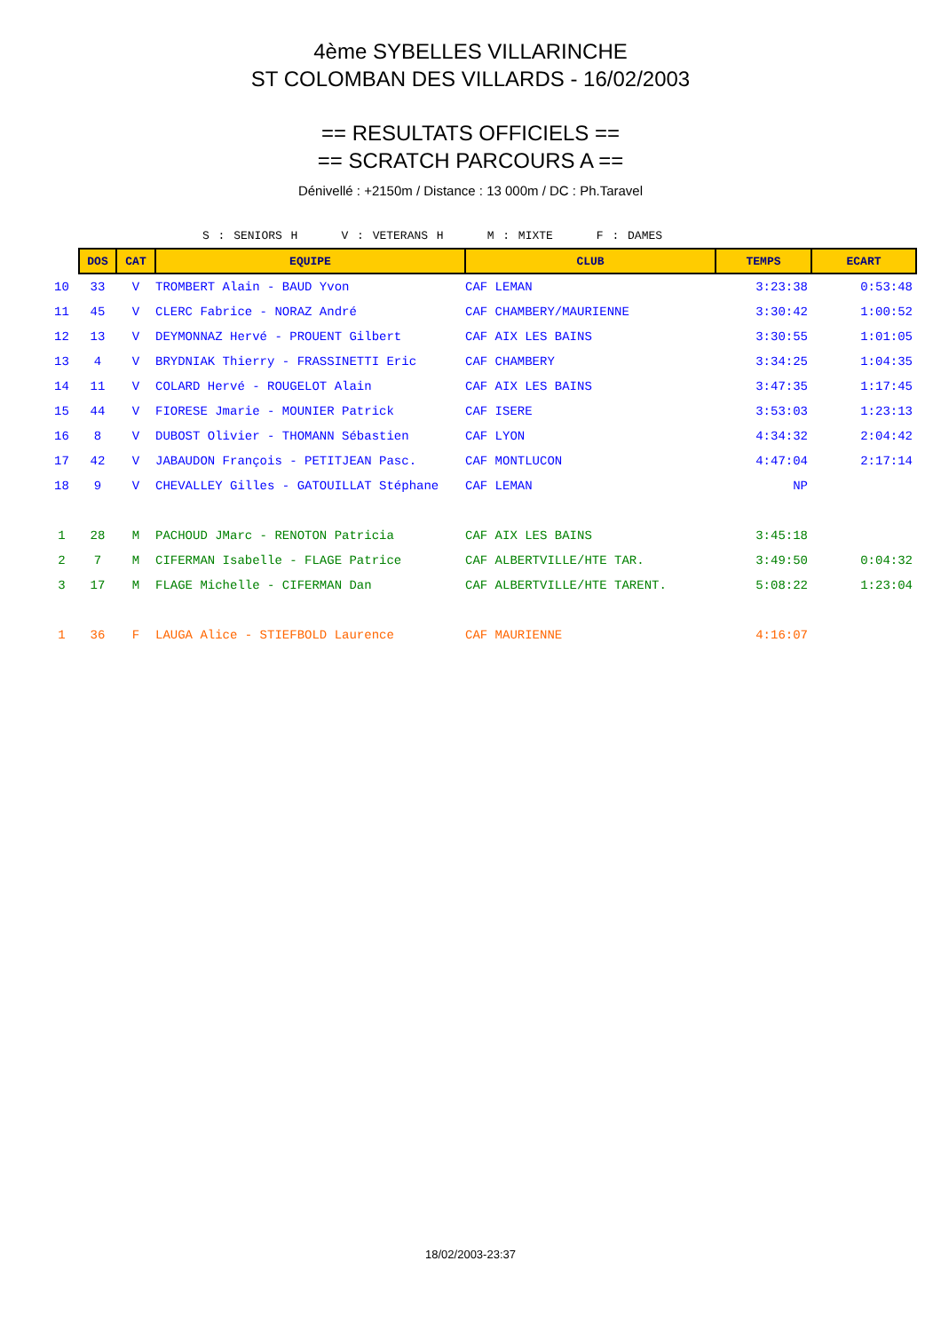4ème SYBELLES VILLARINCHE
ST COLOMBAN DES VILLARDS - 16/02/2003
== RESULTATS OFFICIELS ==
== SCRATCH PARCOURS A ==
Dénivellé : +2150m / Distance : 13 000m / DC : Ph.Taravel
S : SENIORS H V : VETERANS H M : MIXTE F : DAMES
| | DOS | CAT | EQUIPE | CLUB | TEMPS | ECART |
| 10 | 33 | V | TROMBERT Alain - BAUD Yvon | CAF LEMAN | 3:23:38 | 0:53:48 |
| 11 | 45 | V | CLERC Fabrice - NORAZ André | CAF CHAMBERY/MAURIENNE | 3:30:42 | 1:00:52 |
| 12 | 13 | V | DEYMONNAZ Hervé - PROUENT Gilbert | CAF AIX LES BAINS | 3:30:55 | 1:01:05 |
| 13 | 4 | V | BRYDNIAK Thierry - FRASSINETTI Eric | CAF CHAMBERY | 3:34:25 | 1:04:35 |
| 14 | 11 | V | COLARD Hervé - ROUGELOT Alain | CAF AIX LES BAINS | 3:47:35 | 1:17:45 |
| 15 | 44 | V | FIORESE Jmarie - MOUNIER Patrick | CAF ISERE | 3:53:03 | 1:23:13 |
| 16 | 8 | V | DUBOST Olivier - THOMANN Sébastien | CAF LYON | 4:34:32 | 2:04:42 |
| 17 | 42 | V | JABAUDON François - PETITJEAN Pasc. | CAF MONTLUCON | 4:47:04 | 2:17:14 |
| 18 | 9 | V | CHEVALLEY Gilles - GATOUILLAT Stéphane | CAF LEMAN | NP | |
| 1 | 28 | M | PACHOUD JMarc - RENOTON Patricia | CAF AIX LES BAINS | 3:45:18 | |
| 2 | 7 | M | CIFERMAN Isabelle - FLAGE Patrice | CAF ALBERTVILLE/HTE TAR. | 3:49:50 | 0:04:32 |
| 3 | 17 | M | FLAGE Michelle - CIFERMAN Dan | CAF ALBERTVILLE/HTE TARENT. | 5:08:22 | 1:23:04 |
| 1 | 36 | F | LAUGA Alice - STIEFBOLD Laurence | CAF MAURIENNE | 4:16:07 | |
18/02/2003-23:37